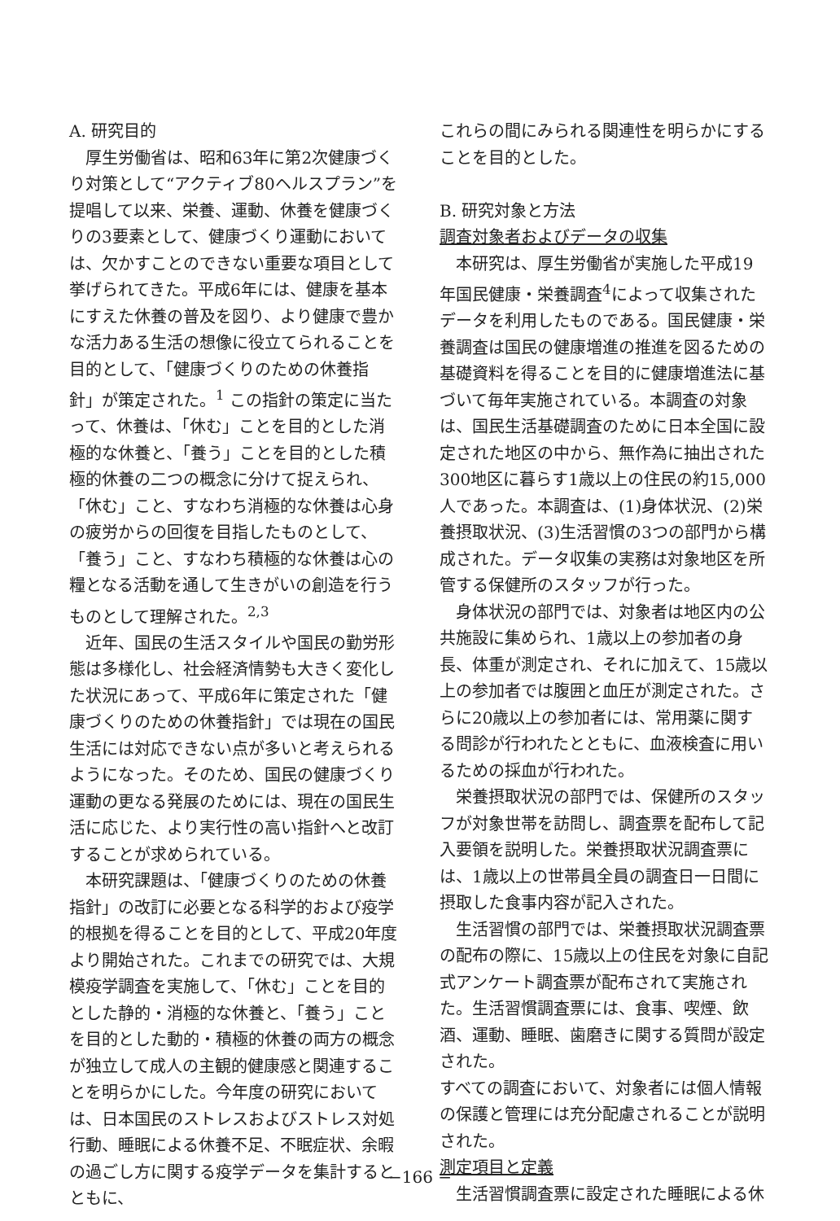A. 研究目的
厚生労働省は、昭和63年に第2次健康づくり対策として“アクティブ80ヘルスプラン”を提唱して以来、栄養、運動、休養を健康づくりの3要素として、健康づくり運動においては、欠かすことのできない重要な項目として挙げられてきた。平成6年には、健康を基本にすえた休養の普及を図り、より健康で豊かな活力ある生活の想像に役立てられることを目的として、「健康づくりのための休養指針」が策定された。<sup>1</sup> この指針の策定に当たって、休養は、「休む」ことを目的とした消極的な休養と、「養う」ことを目的とした積極的休養の二つの概念に分けて捉えられ、「休む」こと、すなわち消極的な休養は心身の疲労からの回復を目指したものとして、「養う」こと、すなわち積極的な休養は心の糧となる活動を通して生きがいの創造を行うものとして理解された。<sup>2,3</sup>
近年、国民の生活スタイルや国民の勤労形態は多様化し、社会経済情勢も大きく変化した状況にあって、平成6年に策定された「健康づくりのための休養指針」では現在の国民生活には対応できない点が多いと考えられるようになった。そのため、国民の健康づくり運動の更なる発展のためには、現在の国民生活に応じた、より実行性の高い指針へと改訂することが求められている。
本研究課題は、「健康づくりのための休養指針」の改訂に必要となる科学的および疫学的根拠を得ることを目的として、平成20年度より開始された。これまでの研究では、大規模疫学調査を実施して、「休む」ことを目的とした静的・消極的な休養と、「養う」ことを目的とした動的・積極的休養の両方の概念が独立して成人の主観的健康感と関連することを明らかにした。今年度の研究においては、日本国民のストレスおよびストレス対処行動、睡眠による休養不足、不眠症状、余暇の過ごし方に関する疫学データを集計するとともに、
これらの間にみられる関連性を明らかにすることを目的とした。
B. 研究対象と方法
調査対象者およびデータの収集
本研究は、厚生労働省が実施した平成19年国民健康・栄養調査<sup>4</sup>によって収集されたデータを利用したものである。国民健康・栄養調査は国民の健康増進の推進を図るための基礎資料を得ることを目的に健康増進法に基づいて毎年実施されている。本調査の対象は、国民生活基礎調査のために日本全国に設定された地区の中から、無作為に抽出された300地区に暮らす1歳以上の住民の約15,000人であった。本調査は、(1)身体状況、(2)栄養摂取状況、(3)生活習慣の3つの部門から構成された。データ収集の実務は対象地区を所管する保健所のスタッフが行った。
身体状況の部門では、対象者は地区内の公共施設に集められ、1歳以上の参加者の身長、体重が測定され、それに加えて、15歳以上の参加者では腹囲と血圧が測定された。さらに20歳以上の参加者には、常用薬に関する問診が行われたとともに、血液検査に用いるための採血が行われた。
栄養摂取状況の部門では、保健所のスタッフが対象世帯を訪問し、調査票を配布して記入要領を説明した。栄養摂取状況調査票には、1歳以上の世帯員全員の調査日一日間に摂取した食事内容が記入された。
生活習慣の部門では、栄養摂取状況調査票の配布の際に、15歳以上の住民を対象に自記式アンケート調査票が配布されて実施された。生活習慣調査票には、食事、喫煙、飲酒、運動、睡眠、歯磨きに関する質問が設定された。
すべての調査において、対象者には個人情報の保護と管理には充分配慮されることが説明された。
測定項目と定義
生活習慣調査票に設定された睡眠による休
−166 −